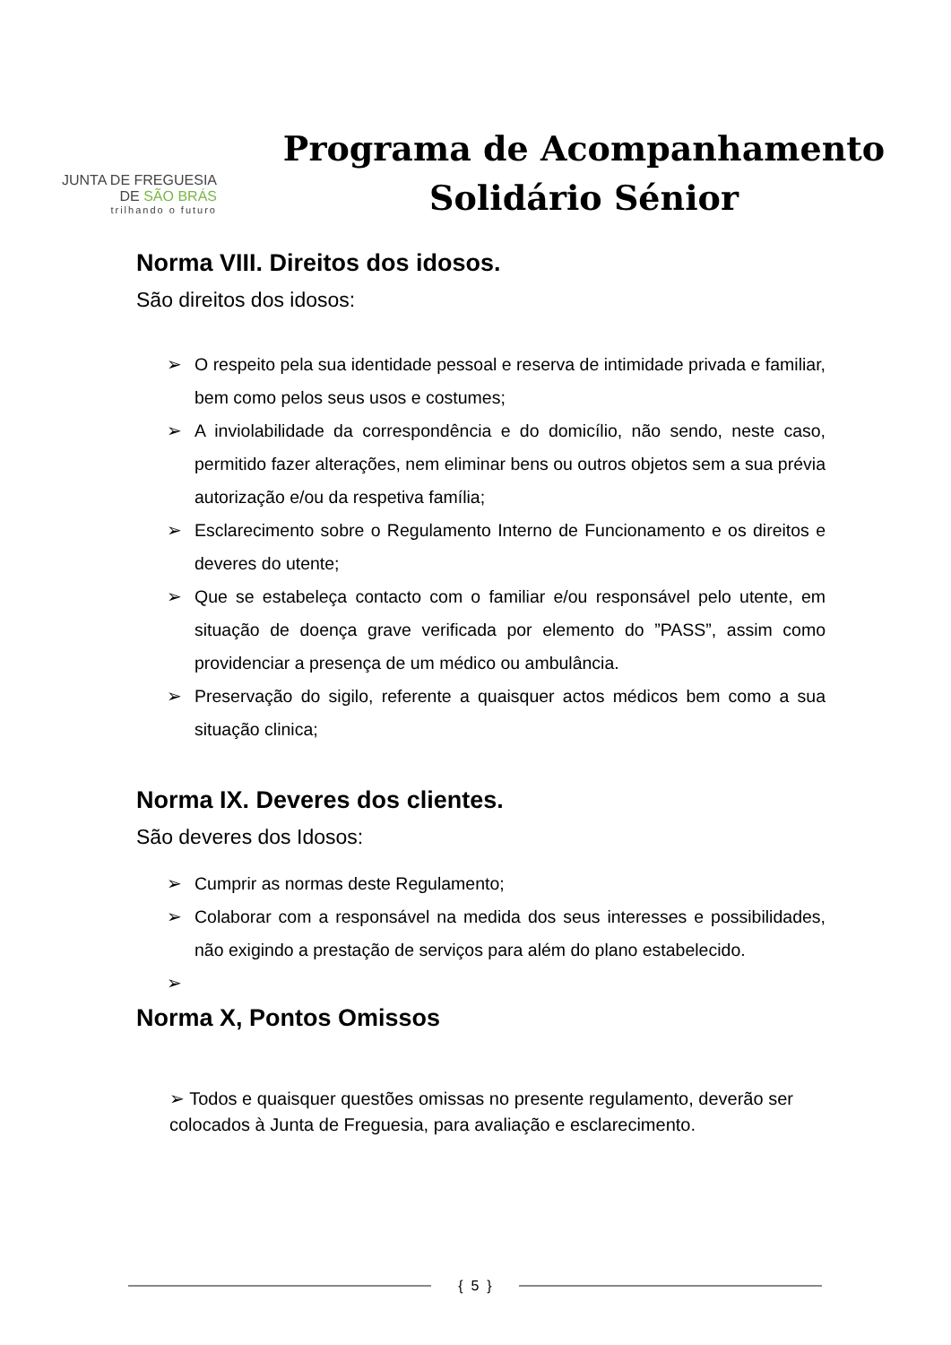JUNTA DE FREGUESIA
DE SÃO BRÁS
trilhando o futuro
Programa de Acompanhamento
Solidário Sénior
Norma VIII. Direitos dos idosos.
São direitos dos idosos:
➢ O respeito pela sua identidade pessoal e reserva de intimidade privada e familiar, bem como pelos seus usos e costumes;
➢ A inviolabilidade da correspondência e do domicílio, não sendo, neste caso, permitido fazer alterações, nem eliminar bens ou outros objetos sem a sua prévia autorização e/ou da respetiva família;
➢ Esclarecimento sobre o Regulamento Interno de Funcionamento e os direitos e deveres do utente;
➢ Que se estabeleça contacto com o familiar e/ou responsável pelo utente, em situação de doença grave verificada por elemento do ”PASS”, assim como providenciar a presença de um médico ou ambulância.
➢ Preservação do sigilo, referente a quaisquer actos médicos bem como a sua situação clinica;
Norma IX. Deveres dos clientes.
São deveres dos Idosos:
➢ Cumprir as normas deste Regulamento;
➢ Colaborar com a responsável na medida dos seus interesses e possibilidades, não exigindo a prestação de serviços para além do plano estabelecido.
➢
Norma X, Pontos Omissos
➢ Todos e quaisquer questões omissas no presente regulamento, deverão ser colocados à Junta de Freguesia, para avaliação e esclarecimento.
{ 5 }